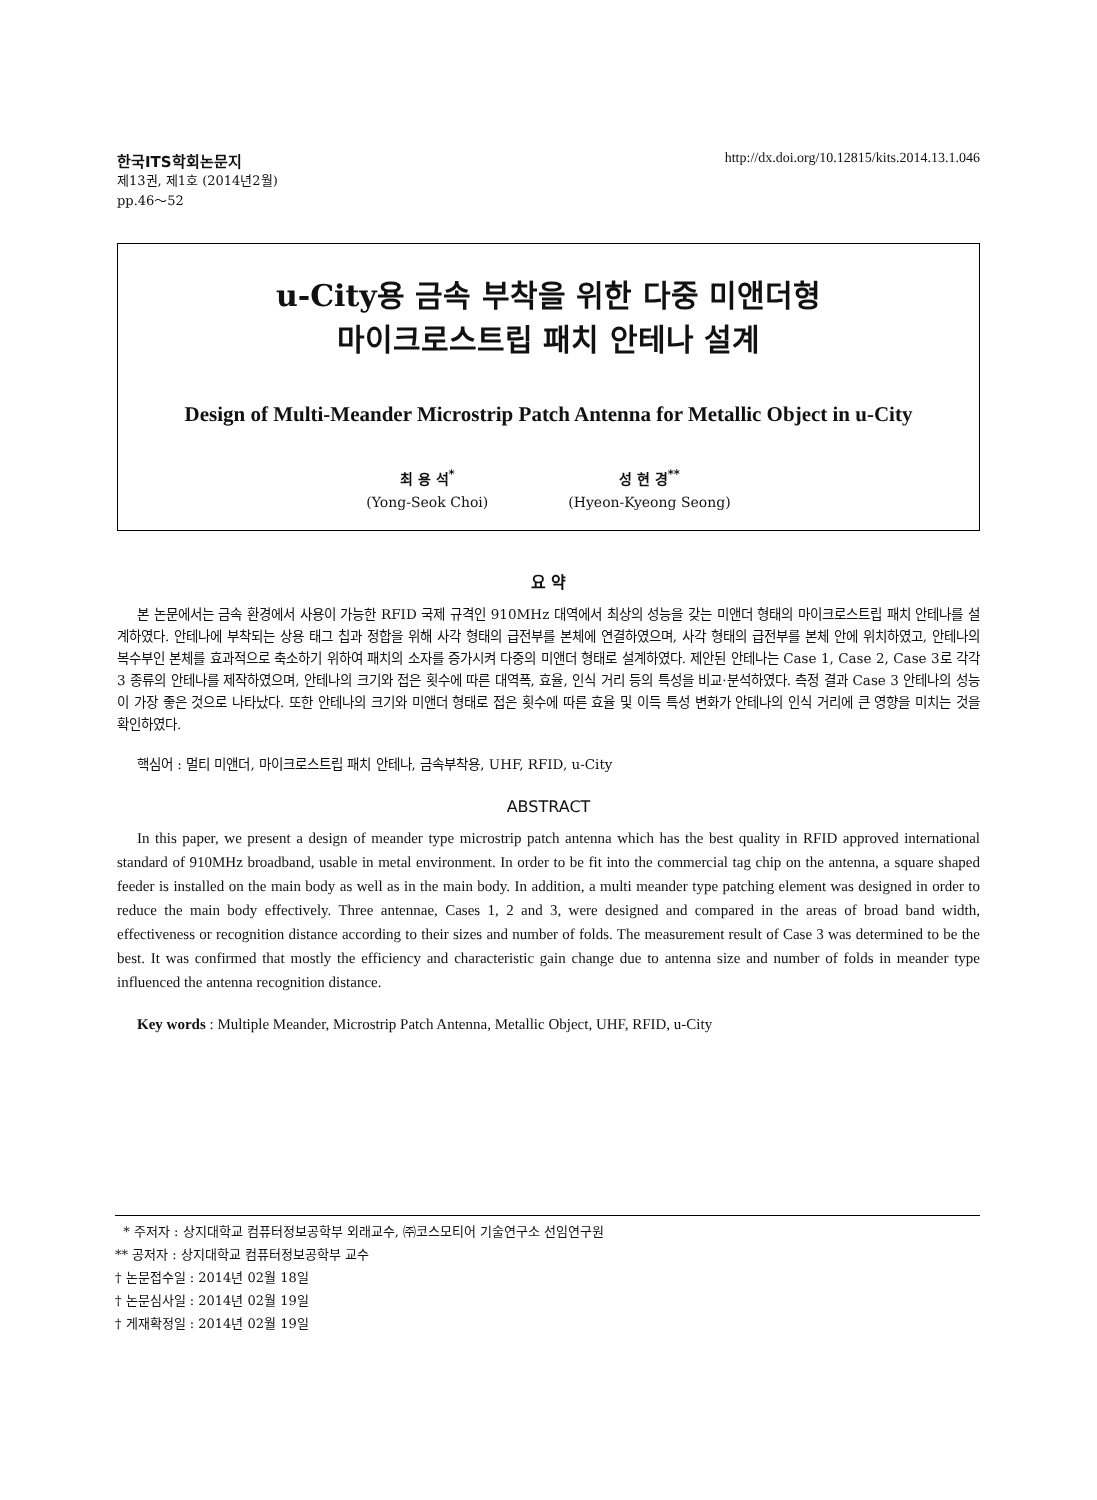한국ITS학회논문지 http://dx.doi.org/10.12815/kits.2014.13.1.046
제13권, 제1호 (2014년2월)
pp.46～52
u-City용 금속 부착을 위한 다중 미앤더형
마이크로스트립 패치 안테나 설계
Design of Multi-Meander Microstrip Patch Antenna for Metallic Object in u-City
최 용 석<sup>*</sup>
(Yong-Seok Choi)
성 현 경<sup>**</sup>
(Hyeon-Kyeong Seong)
요 약
본 논문에서는 금속 환경에서 사용이 가능한 RFID 국제 규격인 910MHz 대역에서 최상의 성능을 갖는 미앤더 형태의 마이크로스트립 패치 안테나를 설계하였다. 안테나에 부착되는 상용 태그 칩과 정합을 위해 사각 형태의 급전부를 본체에 연결하였으며, 사각 형태의 급전부를 본체 안에 위치하였고, 안테나의 복수부인 본체를 효과적으로 축소하기 위하여 패치의 소자를 증가시켜 다중의 미앤더 형태로 설계하였다. 제안된 안테나는 Case 1, Case 2, Case 3로 각각 3 종류의 안테나를 제작하였으며, 안테나의 크기와 접은 횟수에 따른 대역폭, 효율, 인식 거리 등의 특성을 비교·분석하였다. 측정 결과 Case 3 안테나의 성능이 가장 좋은 것으로 나타났다. 또한 안테나의 크기와 미앤더 형태로 접은 횟수에 따른 효율 및 이득 특성 변화가 안테나의 인식 거리에 큰 영향을 미치는 것을 확인하였다.
핵심어 : 멀티 미앤더, 마이크로스트립 패치 안테나, 금속부착용, UHF, RFID, u-City
ABSTRACT
In this paper, we present a design of meander type microstrip patch antenna which has the best quality in RFID approved international standard of 910MHz broadband, usable in metal environment. In order to be fit into the commercial tag chip on the antenna, a square shaped feeder is installed on the main body as well as in the main body. In addition, a multi meander type patching element was designed in order to reduce the main body effectively. Three antennae, Cases 1, 2 and 3, were designed and compared in the areas of broad band width, effectiveness or recognition distance according to their sizes and number of folds. The measurement result of Case 3 was determined to be the best. It was confirmed that mostly the efficiency and characteristic gain change due to antenna size and number of folds in meander type influenced the antenna recognition distance.
Key words : Multiple Meander, Microstrip Patch Antenna, Metallic Object, UHF, RFID, u-City
* 주저자 : 상지대학교 컴퓨터정보공학부 외래교수, ㈜코스모티어 기술연구소 선임연구원
** 공저자 : 상지대학교 컴퓨터정보공학부 교수
† 논문접수일 : 2014년 02월 18일
† 논문심사일 : 2014년 02월 19일
† 게재확정일 : 2014년 02월 19일